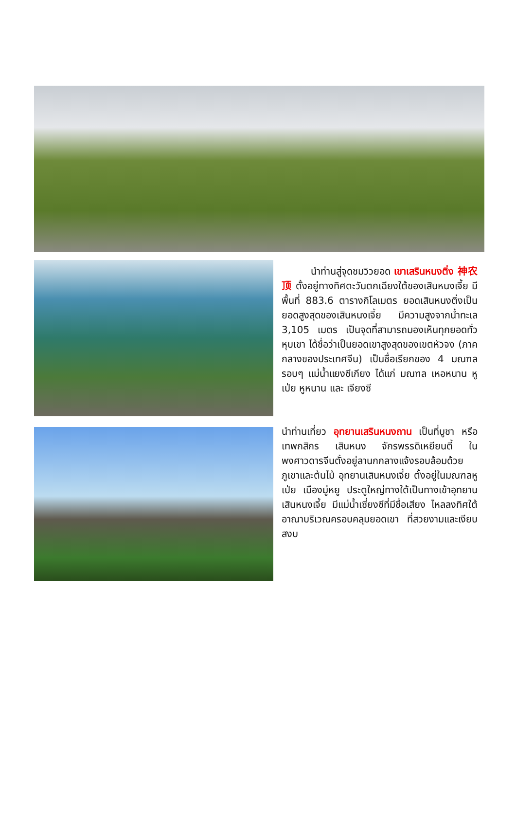นำท่านสู่จุดชมวิวยอด เขาเสรินหนงติ่ง 神农顶 ตั้งอยู่ทางทิศตะวันตกเฉียงใต้ของเสินหนงเจี้ย มีพื้นที่ 883.6 ตารางกิโลเมตร ยอดเสินหนงติ่งเป็นยอดสูงสุดของเสินหนงเจี้ย มีความสูงจากน้ำทะเล 3,105 เมตร เป็นจุดที่สามารถมองเห็นทุกยอดทั่วหุบเขา ได้ชื่อว่าเป็นยอดเขาสูงสุดของเขตหัวจง (ภาคกลางของประเทศจีน) เป็นชื่อเรียกของ 4 มณฑลรอบๆ แม่น้ำแยงซีเกียง ได้แก่ มณฑล เหอหนาน หูเป่ย หูหนาน และ เจียงซี
นำท่านเที่ยว อุทยานเสรินหนงถาน เป็นที่บูชา หรือ เทพกสิกร เสินหนง จักรพรรดิเหยียนตี้ ในพงศาวดารจีนตั้งอยู่ลานกกลางแจ้งรอบล้อมด้วยภูเขาและต้นไม้ อุทยานเสินหนงเจี้ย ตั้งอยู่ในมณฑลหูเป่ย เมืองมู่หยู ประตูใหญ่ทางใต้เป็นทางเข้าอุทยานเสินหนงเจี้ย มีแม่น้ำเซี่ยงซีที่มีชื่อเสียง ไหลลงทิศใต้ อาณาบริเวณครอบคลุมยอดเขา ที่สวยงามและเงียบสงบ